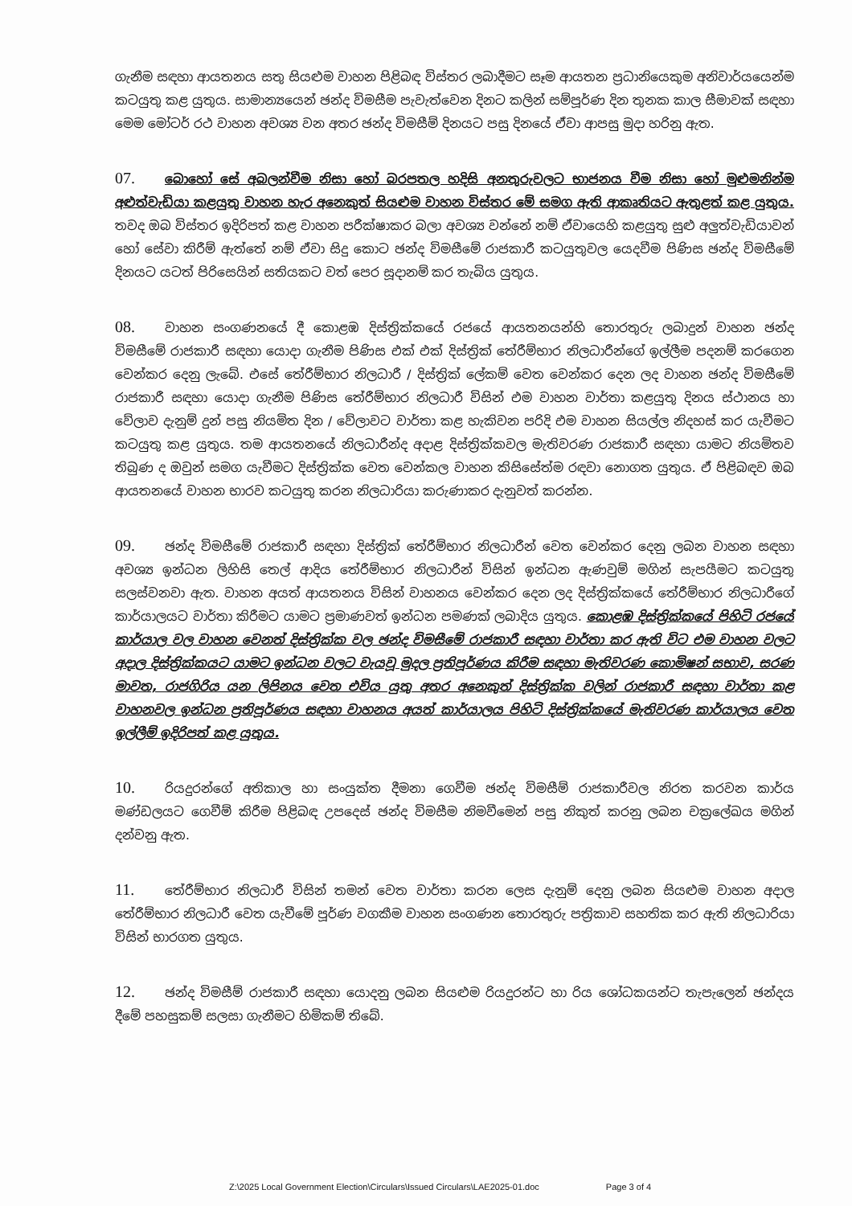ගැනීම සඳහා ආයතනය සතු සියළුම වාහන පිළිබඳ විස්තර ලබාදීමට සෑම ආයතන ප්‍රධානියෙකුම අනිවාර්යයෙන්ම කටයුතු කළ යුතුය. සාමාන්‍යයෙන් ඡන්ද විමසීම පැවැත්වෙන දිනට කලින් සම්පූර්ණ දින තුනක කාල සීමාවක් සඳහා මෙම මෝටර් රථ වාහන අවශ්‍ය වන අතර ඡන්ද විමසීම් දිනයට පසු දිනයේ ඒවා ආපසු මුදා හරිනු ඇත.
07. බොහෝ සේ අබලන්වීම නිසා හෝ බරපතල හදිසි අනතුරුවලට භාජනය වීම නිසා හෝ මුළුමනින්ම අළුත්වැඩියා කළයුතු වාහන හැර අනෙකුත් සියළුම වාහන විස්තර මේ සමග ඇති ආකෘතියට ඇතුළත් කළ යුතුය. තවද ඔබ විස්තර ඉදිරිපත් කළ වාහන පරීක්ෂාකර බලා අවශ්‍ය වන්නේ නම් ඒවායෙහි කළයුතු සුළු අලුත්වැඩියාවන් හෝ සේවා කිරීම් ඇත්තේ නම් ඒවා සිදු කොට ඡන්ද විමසීමේ රාජකාරී කටයුතුවල යෙදවීම පිණිස ඡන්ද විමසීමේ දිනයට යටත් පිරිසෙයින් සතියකට වත් පෙර සූදානම් කර තැබිය යුතුය.
08. වාහන සංගණනයේ දී කොළඹ දිස්ත්‍රික්කයේ රජයේ ආයතනයන්හි තොරතුරු ලබාදුන් වාහන ඡන්ද විමසීමේ රාජකාරී සඳහා යොදා ගැනීම පිණිස එක් එක් දිස්ත්‍රික් තේරීම්භාර නිලධාරීන්ගේ ඉල්ලීම පදනම් කරගෙන වෙන්කර දෙනු ලැබේ. එසේ තේරීම්භාර නිලධාරී / දිස්ත්‍රික් ලේකම් වෙත වෙන්කර දෙන ලද වාහන ඡන්ද විමසීමේ රාජකාරී සඳහා යොදා ගැනීම පිණිස තේරීම්භාර නිලධාරී විසින් එම වාහන වාර්තා කළයුතු දිනය ස්ථානය හා වේලාව දැනුම් දුන් පසු නියමිත දින / වේලාවට වාර්තා කළ හැකිවන පරිදි එම වාහන සියල්ල නිදහස් කර යැවීමට කටයුතු කළ යුතුය. තම ආයතනයේ නිලධාරීන්ද අදාළ දිස්ත්‍රික්කවල මැතිවරණ රාජකාරී සඳහා යාමට නියමිතව තිබුණ ද ඔවුන් සමග යැවීමට දිස්ත්‍රික්ක වෙත වෙන්කල වාහන කිසිසේත්ම රඳවා නොගත යුතුය. ඒ පිළිබඳව ඔබ ආයතනයේ වාහන භාරව කටයුතු කරන නිලධාරියා කරුණාකර දැනුවත් කරන්න.
09. ඡන්ද විමසීමේ රාජකාරී සඳහා දිස්ත්‍රික් තේරීම්භාර නිලධාරීන් වෙත වෙන්කර දෙනු ලබන වාහන සඳහා අවශ්‍ය ඉන්ධන ලිහිසි තෙල් ආදිය තේරීම්භාර නිලධාරීන් විසින් ඉන්ධන ඇණවුම් මගින් සැපයීමට කටයුතු සලස්වනවා ඇත. වාහන අයත් ආයතනය විසින් වාහනය වෙන්කර දෙන ලද දිස්ත්‍රික්කයේ තේරීම්භාර නිලධාරීගේ කාර්යාලයට වාර්තා කිරීමට යාමට ප්‍රමාණවත් ඉන්ධන පමණක් ලබාදිය යුතුය. කොළඹ දිස්ත්‍රික්කයේ පිහිටි රජයේ කාර්යාල වල වාහන වෙනත් දිස්ත්‍රික්ක වල ඡන්ද විමසීමේ රාජකාරී සඳහා වාර්තා කර ඇති විට එම වාහන වලට අදාල දිස්ත්‍රික්කයට යාමට ඉන්ධන වලට වැයවූ මුදල ප්‍රතිපූර්ණය කිරීම සඳහා මැතිවරණ කොමිෂන් සභාව, සරණ මාවත, රාජගිරිය යන ලිපිනය වෙත එවිය යුතු අතර අනෙකුත් දිස්ත්‍රික්ක වලින් රාජකාරී සඳහා වාර්තා කළ වාහනවල ඉන්ධන ප්‍රතිපූර්ණය සඳහා වාහනය අයත් කාර්යාලය පිහිටි දිස්ත්‍රික්කයේ මැතිවරණ කාර්යාලය වෙත ඉල්ලීම් ඉදිරිපත් කළ යුතුය.
10. රියදුරන්ගේ අතිකාල හා සංයුක්ත දීමනා ගෙවීම ඡන්ද විමසීම් රාජකාරීවල නිරත කරවන කාර්ය මණ්ඩලයට ගෙවීම් කිරීම පිළිබඳ උපදෙස් ඡන්ද විමසීම නිමවීමෙන් පසු නිකුත් කරනු ලබන චක්‍රලේඛය මගින් දන්වනු ඇත.
11. තේරීම්භාර නිලධාරී විසින් තමන් වෙත වාර්තා කරන ලෙස දැනුම් දෙනු ලබන සියළුම වාහන අදාල තේරීම්භාර නිලධාරී වෙත යැවීමේ පූර්ණ වගකීම වාහන සංගණන තොරතුරු පත්‍රිකාව සහතික කර ඇති නිලධාරියා විසින් භාරගත යුතුය.
12. ඡන්ද විමසීම් රාජකාරී සඳහා යොදනු ලබන සියළුම රියදුරන්ට හා රිය ශෝධකයන්ට තැපැලෙන් ඡන්දය දීමේ පහසුකම් සලසා ගැනීමට හිමිකම් තිබේ.
Z:\2025 Local Government Election\Circulars\Issued Circulars\LAE2025-01.doc Page 3 of 4